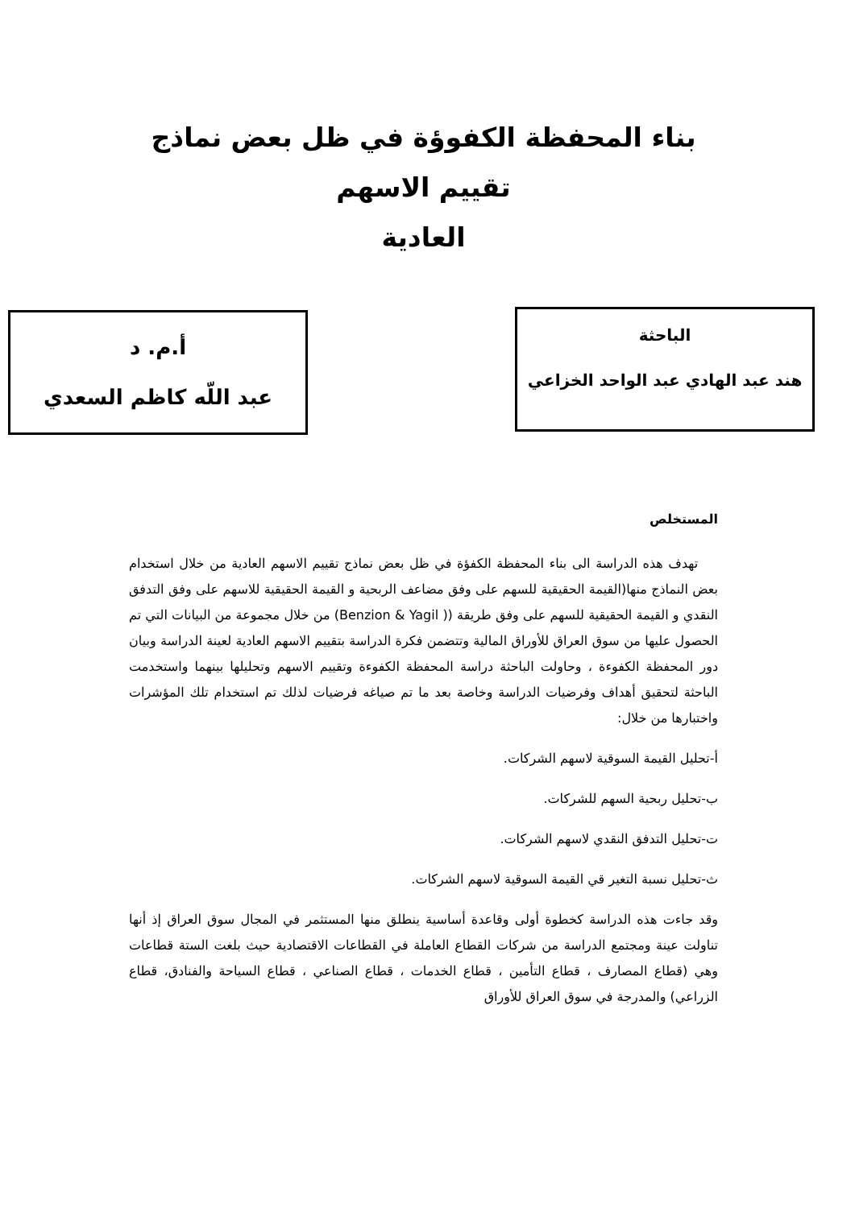بناء المحفظة الكفوؤة في ظل بعض نماذج تقييم الاسهم
العادية
الباحثة
هند عبد الهادي عبد الواحد الخزاعي
أ.م. د
عبد اللّه كاظم السعدي
المستخلص
تهدف هذه الدراسة الى بناء المحفظة الكفؤة في ظل بعض نماذج تقييم الاسهم العادية من خلال استخدام بعض النماذج منها(القيمة الحقيقية للسهم على وفق مضاعف الربحية و القيمة الحقيقية للاسهم على وفق التدفق النقدي و القيمة الحقيقية للسهم على وفق طريقة (( Benzion & Yagil) من خلال مجموعة من البيانات التي تم الحصول عليها من سوق العراق للأوراق المالية وتتضمن فكرة الدراسة بتقييم الاسهم العادية لعينة الدراسة وبيان دور المحفظة الكفوءة ، وحاولت الباحثة دراسة المحفظة الكفوءة وتقييم الاسهم وتحليلها بينهما واستخدمت الباحثة لتحقيق أهداف وفرضيات الدراسة وخاصة بعد ما تم صياغه فرضيات لذلك تم استخدام تلك المؤشرات واختبارها من خلال:
أ-تحليل القيمة السوقية لاسهم الشركات.
ب-تحليل ربحية السهم للشركات.
ت-تحليل التدفق النقدي لاسهم الشركات.
ث-تحليل نسبة التغير قي القيمة السوقية لاسهم الشركات.
وقد جاءت هذه الدراسة كخطوة أولى وقاعدة أساسية ينطلق منها المستثمر في المجال سوق العراق إذ أنها تناولت عينة ومجتمع الدراسة من شركات القطاع العاملة في القطاعات الاقتصادية حيث بلغت الستة قطاعات وهي (قطاع المصارف ، قطاع التأمين ، قطاع الخدمات ، قطاع الصناعي ، قطاع السياحة والفنادق، قطاع الزراعي) والمدرجة في سوق العراق للأوراق